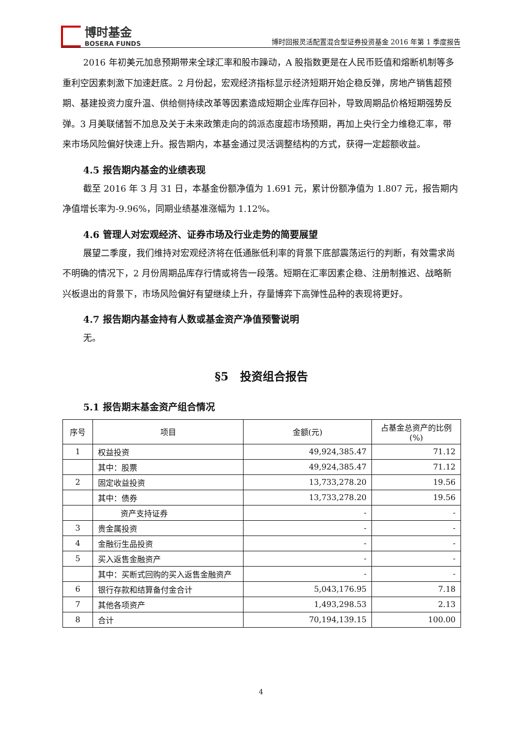博时基金
BOSERA FUNDS
博时回报灵活配置混合型证券投资基金 2016 年第 1 季度报告
2016 年初美元加息预期带来全球汇率和股市躁动，A 股指数更是在人民币贬值和熔断机制等多重利空因素刺激下加速赶底。2 月份起，宏观经济指标显示经济短期开始企稳反弹，房地产销售超预期、基建投资力度升温、供给侧持续改革等因素造成短期企业库存回补，导致周期品价格短期强势反弹。3 月美联储暂不加息及关于未来政策走向的鸽派态度超市场预期，再加上央行全力维稳汇率，带来市场风险偏好快速上升。报告期内，本基金通过灵活调整结构的方式，获得一定超额收益。
4.5 报告期内基金的业绩表现
截至 2016 年 3 月 31 日，本基金份额净值为 1.691 元，累计份额净值为 1.807 元，报告期内净值增长率为-9.96%，同期业绩基准涨幅为 1.12%。
4.6 管理人对宏观经济、证券市场及行业走势的简要展望
展望二季度，我们维持对宏观经济将在低通胀低利率的背景下底部震荡运行的判断，有效需求尚不明确的情况下，2 月份周期品库存行情或将告一段落。短期在汇率因素企稳、注册制推迟、战略新兴板退出的背景下，市场风险偏好有望继续上升，存量博弈下高弹性品种的表现将更好。
4.7 报告期内基金持有人数或基金资产净值预警说明
无。
§5　投资组合报告
5.1 报告期末基金资产组合情况
| 序号 | 项目 | 金额(元) | 占基金总资产的比例(%) |
| --- | --- | --- | --- |
| 1 | 权益投资 | 49,924,385.47 | 71.12 |
| | 其中：股票 | 49,924,385.47 | 71.12 |
| 2 | 固定收益投资 | 13,733,278.20 | 19.56 |
| | 其中：债券 | 13,733,278.20 | 19.56 |
| | 资产支持证券 | - | - |
| 3 | 贵金属投资 | - | - |
| 4 | 金融衍生品投资 | - | - |
| 5 | 买入返售金融资产 | - | - |
| | 其中：买断式回购的买入返售金融资产 | - | - |
| 6 | 银行存款和结算备付金合计 | 5,043,176.95 | 7.18 |
| 7 | 其他各项资产 | 1,493,298.53 | 2.13 |
| 8 | 合计 | 70,194,139.15 | 100.00 |
4